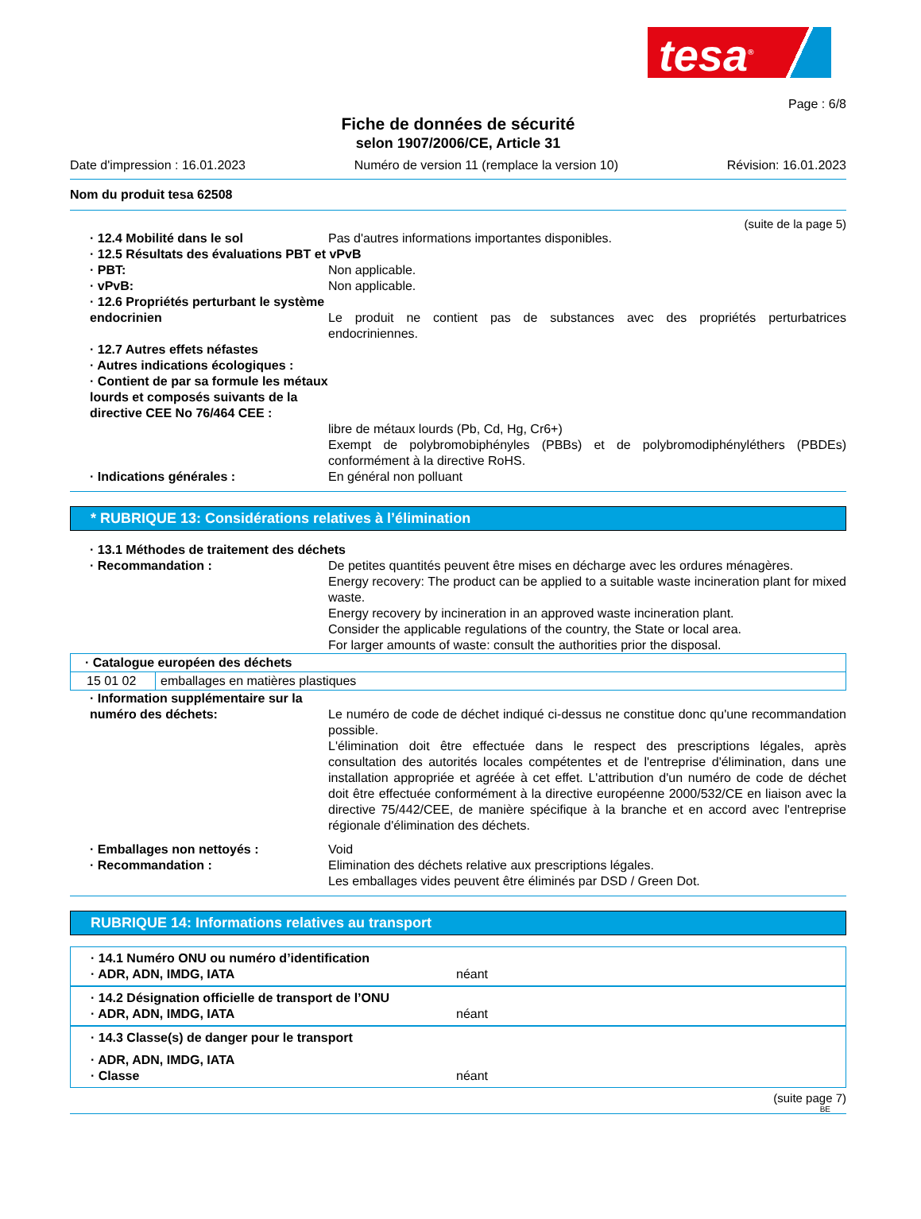tesa<sup>®</sup>
Page : 6/8
Fiche de données de sécurité
selon 1907/2006/CE, Article 31
Date d'impression : 16.01.2023 Numéro de version 11 (remplace la version 10) Révision: 16.01.2023
Nom du produit tesa 62508
(suite de la page 5)
· 12.4 Mobilité dans le sol Pas d'autres informations importantes disponibles.
· 12.5 Résultats des évaluations PBT et vPvB
· PBT: Non applicable.
· vPvB: Non applicable.
· 12.6 Propriétés perturbant le système endocrinien
Le produit ne contient pas de substances avec des propriétés perturbatrices endocriniennes.
· 12.7 Autres effets néfastes
· Autres indications écologiques :
· Contient de par sa formule les métaux lourds et composés suivants de la directive CEE No 76/464 CEE :
libre de métaux lourds (Pb, Cd, Hg, Cr6+)
Exempt de polybromobiphényles (PBBs) et de polybromodiphényléthers (PBDEs) conformément à la directive RoHS.
· Indications générales : En général non polluant
* RUBRIQUE 13: Considérations relatives à l’élimination
· 13.1 Méthodes de traitement des déchets
· Recommandation : De petites quantités peuvent être mises en décharge avec les ordures ménagères.
Energy recovery: The product can be applied to a suitable waste incineration plant for mixed waste.
Energy recovery by incineration in an approved waste incineration plant.
Consider the applicable regulations of the country, the State or local area.
For larger amounts of waste: consult the authorities prior the disposal.
| · Catalogue européen des déchets | |
| --- | --- |
| 15 01 02 | emballages en matières plastiques |
· Information supplémentaire sur la numéro des déchets:
Le numéro de code de déchet indiqué ci-dessus ne constitue donc qu'une recommandation possible.
L'élimination doit être effectuée dans le respect des prescriptions légales, après consultation des autorités locales compétentes et de l'entreprise d'élimination, dans une installation appropriée et agréée à cet effet. L'attribution d'un numéro de code de déchet doit être effectuée conformément à la directive européenne 2000/532/CE en liaison avec la directive 75/442/CEE, de manière spécifique à la branche et en accord avec l'entreprise régionale d'élimination des déchets.
· Emballages non nettoyés : Void
· Recommandation : Elimination des déchets relative aux prescriptions légales.
Les emballages vides peuvent être éliminés par DSD / Green Dot.
RUBRIQUE 14: Informations relatives au transport
· 14.1 Numéro ONU ou numéro d’identification
· ADR, ADN, IMDG, IATA néant
· 14.2 Désignation officielle de transport de l’ONU
· ADR, ADN, IMDG, IATA néant
· 14.3 Classe(s) de danger pour le transport
· ADR, ADN, IMDG, IATA
· Classe néant
(suite page 7)
BE